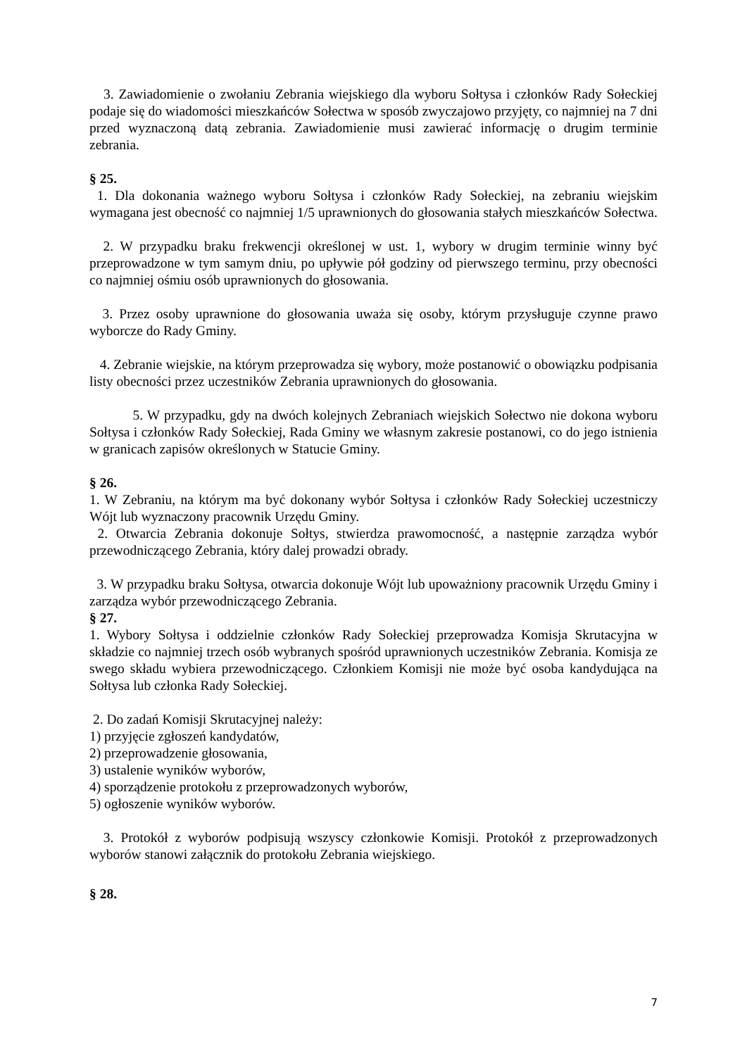3. Zawiadomienie o zwołaniu Zebrania wiejskiego dla wyboru Sołtysa i członków Rady Sołeckiej podaje się do wiadomości mieszkańców Sołectwa w sposób zwyczajowo przyjęty, co najmniej na 7 dni przed wyznaczoną datą zebrania. Zawiadomienie musi zawierać informację o drugim terminie zebrania.
§ 25.
1. Dla dokonania ważnego wyboru Sołtysa i członków Rady Sołeckiej, na zebraniu wiejskim wymagana jest obecność co najmniej 1/5 uprawnionych do głosowania stałych mieszkańców Sołectwa.
2. W przypadku braku frekwencji określonej w ust. 1, wybory w drugim terminie winny być przeprowadzone w tym samym dniu, po upływie pół godziny od pierwszego terminu, przy obecności co najmniej ośmiu osób uprawnionych do głosowania.
3. Przez osoby uprawnione do głosowania uważa się osoby, którym przysługuje czynne prawo wyborcze do Rady Gminy.
4. Zebranie wiejskie, na którym przeprowadza się wybory, może postanowić o obowiązku podpisania listy obecności przez uczestników Zebrania uprawnionych do głosowania.
5. W przypadku, gdy na dwóch kolejnych Zebraniach wiejskich Sołectwo nie dokona wyboru Sołtysa i członków Rady Sołeckiej, Rada Gminy we własnym zakresie postanowi, co do jego istnienia w granicach zapisów określonych w Statucie Gminy.
§ 26.
1. W Zebraniu, na którym ma być dokonany wybór Sołtysa i członków Rady Sołeckiej uczestniczy Wójt lub wyznaczony pracownik Urzędu Gminy.
2. Otwarcia Zebrania dokonuje Sołtys, stwierdza prawomocność, a następnie zarządza wybór przewodniczącego Zebrania, który dalej prowadzi obrady.
3. W przypadku braku Sołtysa, otwarcia dokonuje Wójt lub upoważniony pracownik Urzędu Gminy i zarządza wybór przewodniczącego Zebrania.
§ 27.
1. Wybory Sołtysa i oddzielnie członków Rady Sołeckiej przeprowadza Komisja Skrutacyjna w składzie co najmniej trzech osób wybranych spośród uprawnionych uczestników Zebrania. Komisja ze swego składu wybiera przewodniczącego. Członkiem Komisji nie może być osoba kandydująca na Sołtysa lub członka Rady Sołeckiej.
2. Do zadań Komisji Skrutacyjnej należy:
1) przyjęcie zgłoszeń kandydatów,
2) przeprowadzenie głosowania,
3) ustalenie wyników wyborów,
4) sporządzenie protokołu z przeprowadzonych wyborów,
5) ogłoszenie wyników wyborów.
3. Protokół z wyborów podpisują wszyscy członkowie Komisji. Protokół z przeprowadzonych wyborów stanowi załącznik do protokołu Zebrania wiejskiego.
§ 28.
7